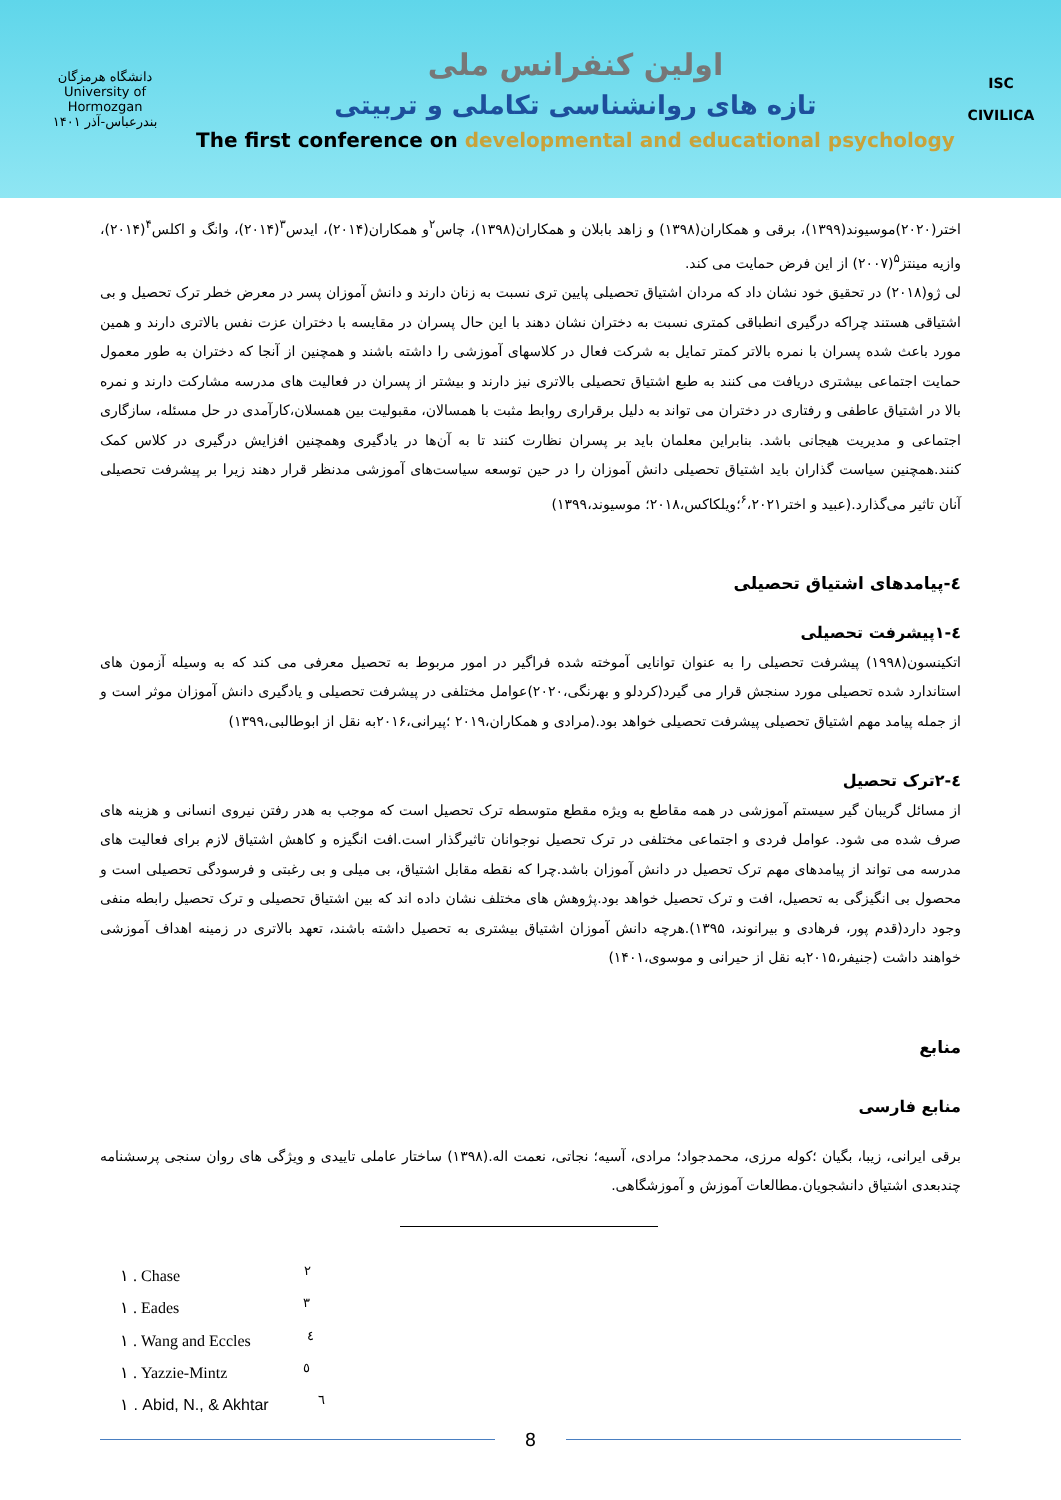دانشگاه هرمزگان
University of Hormozgan
بندرعباس-آذر ۱۴۰۱
اولین کنفرانس ملی
تازه های روانشناسی تکاملی و تربیتی
The first conference on developmental and educational psychology
ISC
CIVILICA
اختر(۲۰۲۰)موسیوند(۱۳۹۹)، برقی و همکاران(۱۳۹۸) و زاهد بابلان و همکاران(۱۳۹۸)، چاس<sup>۲</sup>و همکاران(۲۰۱۴)، ایدس<sup>۳</sup>(۲۰۱۴)، وانگ و اکلس<sup>۴</sup>(۲۰۱۴)، وازیه مینتز<sup>۵</sup>(۲۰۰۷) از این فرض حمایت می کند.
لی ژو(۲۰۱۸) در تحقیق خود نشان داد که مردان اشتیاق تحصیلی پایین تری نسبت به زنان دارند و دانش آموزان پسر در معرض خطر ترک تحصیل و بی اشتیاقی هستند چراکه درگیری انطباقی کمتری نسبت به دختران نشان دهند با این حال پسران در مقایسه با دختران عزت نفس بالاتری دارند و همین مورد باعث شده پسران با نمره بالاتر کمتر تمایل به شرکت فعال در کلاسهای آموزشی را داشته باشند و همچنین از آنجا که دختران به طور معمول حمایت اجتماعی بیشتری دریافت می کنند به طبع اشتیاق تحصیلی بالاتری نیز دارند و بیشتر از پسران در فعالیت های مدرسه مشارکت دارند و نمره بالا در اشتیاق عاطفی و رفتاری در دختران می تواند به دلیل برقراری روابط مثبت با همسالان، مقبولیت بین همسلان،کارآمدی در حل مسئله، سازگاری اجتماعی و مدیریت هیجانی باشد. بنابراین معلمان باید بر پسران نظارت کنند تا به آن‌ها در یادگیری وهمچنین افزایش درگیری در کلاس کمک کنند.همچنین سیاست گذاران باید اشتیاق تحصیلی دانش آموزان را در حین توسعه سیاست‌های آموزشی مدنظر قرار دهند زیرا بر پیشرفت تحصیلی آنان تاثیر می‌گذارد.(عبید و اختر<sup>۶</sup>،۲۰۲۱؛ویلکاکس،۲۰۱۸؛ موسیوند،۱۳۹۹)
٤-پیامدهای اشتیاق تحصیلی
٤-۱پیشرفت تحصیلی
اتکینسون(۱۹۹۸) پیشرفت تحصیلی را به عنوان توانایی آموخته شده فراگیر در امور مربوط به تحصیل معرفی می کند که به وسیله آزمون های استاندارد شده تحصیلی مورد سنجش قرار می گیرد(کردلو و بهرنگی،۲۰۲۰)عوامل مختلفی در پیشرفت تحصیلی و یادگیری دانش آموزان موثر است و از جمله پیامد مهم اشتیاق تحصیلی پیشرفت تحصیلی خواهد بود.(مرادی و همکاران،۲۰۱۹ ؛پیرانی،۲۰۱۶به نقل از ابوطالبی،۱۳۹۹)
٤-۲ترک تحصیل
از مسائل گریبان گیر سیستم آموزشی در همه مقاطع به ویژه مقطع متوسطه ترک تحصیل است که موجب به هدر رفتن نیروی انسانی و هزینه های صرف شده می شود. عوامل فردی و اجتماعی مختلفی در ترک تحصیل نوجوانان تاثیرگذار است.افت انگیزه و کاهش اشتیاق لازم برای فعالیت های مدرسه می تواند از پیامدهای مهم ترک تحصیل در دانش آموزان باشد.چرا که نقطه مقابل اشتیاق، بی میلی و بی رغبتی و فرسودگی تحصیلی است و محصول بی انگیزگی به تحصیل، افت و ترک تحصیل خواهد بود.پژوهش های مختلف نشان داده اند که بین اشتیاق تحصیلی و ترک تحصیل رابطه منفی وجود دارد(قدم پور، فرهادی و بیرانوند، ۱۳۹۵).هرچه دانش آموزان اشتیاق بیشتری به تحصیل داشته باشند، تعهد بالاتری در زمینه اهداف آموزشی خواهند داشت (جنیفر،۲۰۱۵به نقل از حیرانی و موسوی،۱۴۰۱)
منابع
منابع فارسی
برقی ایرانی، زیبا، بگیان ؛کوله مرزی، محمدجواد؛ مرادی، آسیه؛ نجاتی، نعمت اله.(۱۳۹۸) ساختار عاملی تاییدی و ویژگی های روان سنجی پرسشنامه چندبعدی اشتیاق دانشجویان.مطالعات آموزش و آموزشگاهی.
١ . Chase <sup>٢</sup>
١ . Eades <sup>٣</sup>
١ . Wang and Eccles <sup>٤</sup>
١ . Yazzie-Mintz <sup>٥</sup>
١ . Abid, N., & Akhtar <sup>٦</sup>
8